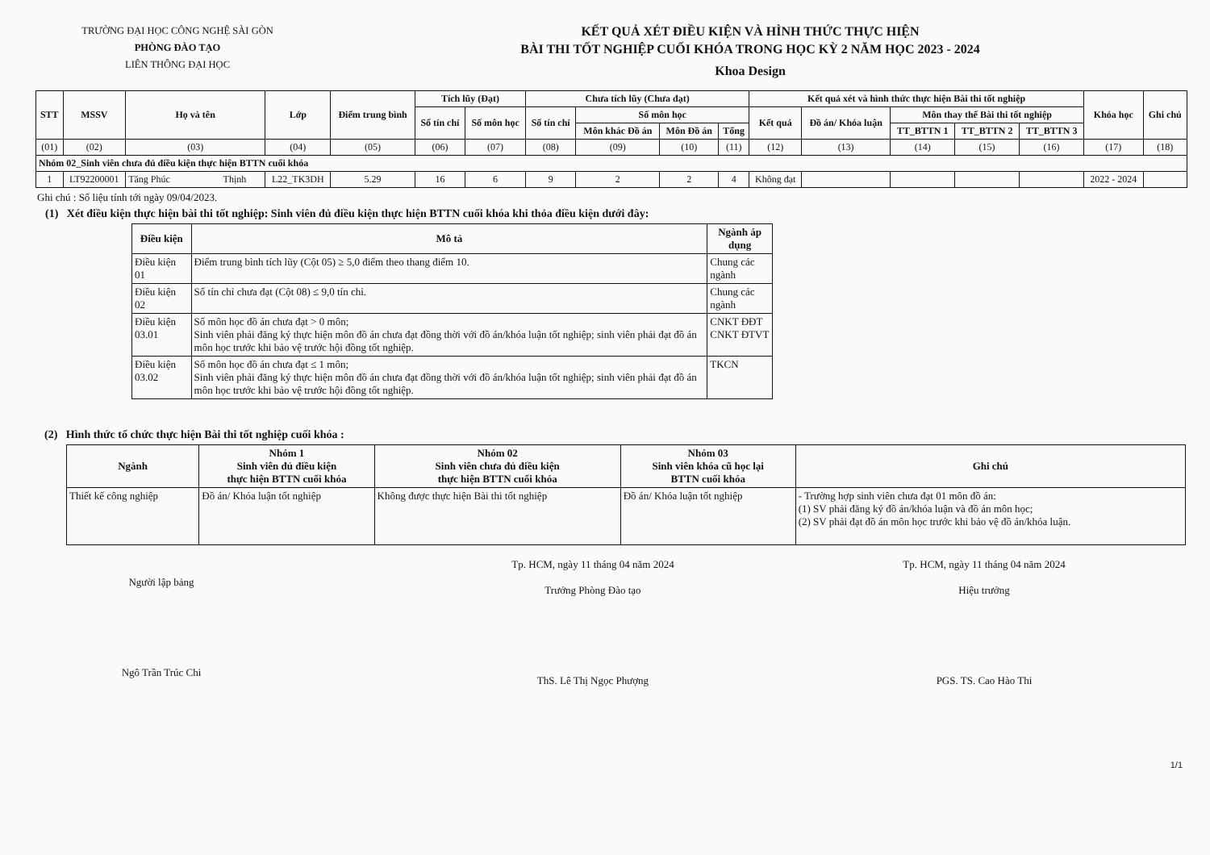TRƯỜNG ĐẠI HỌC CÔNG NGHỆ SÀI GÒN
PHÒNG ĐÀO TẠO
LIÊN THÔNG ĐẠI HỌC
KẾT QUẢ XÉT ĐIỀU KIỆN VÀ HÌNH THỨC THỰC HIỆN
BÀI THI TỐT NGHIỆP CUỐI KHÓA TRONG HỌC KỲ 2 NĂM HỌC 2023 - 2024
Khoa Design
| STT | MSSV | Họ và tên | Lớp | Điểm trung bình | Tích lũy (Đạt) | | Chưa tích lũy (Chưa đạt) | | | | Kết quả xét và hình thức thực hiện Bài thi tốt nghiệp | | | | | Khóa học | Ghi chú |
| --- | --- | --- | --- | --- | --- | --- | --- | --- | --- | --- | --- | --- | --- | --- | --- | --- | --- |
| | | | | | Số tín chỉ | Số môn học | Số tín chỉ | Số môn học | | | Kết quả | Đồ án/ Khóa luận | Môn thay thế Bài thi tốt nghiệp | | | | |
| | | | | | | | | Môn khác Đồ án | Môn Đồ án | Tổng | | | TT_BTTN 1 | TT_BTTN 2 | TT_BTTN 3 | | |
| (01) | (02) | (03) | (04) | (05) | (06) | (07) | (08) | (09) | (10) | (11) | (12) | (13) | (14) | (15) | (16) | (17) | (18) |
| Nhóm 02_Sinh viên chưa đủ điều kiện thực hiện BTTN cuối khóa | | | | | | | | | | | | | | | | | |
| 1 | LT92200001 | Tăng Phúc Thịnh | L22_TK3DH | 5.29 | 16 | 6 | 9 | 2 | 2 | 4 | Không đạt | | | | | 2022 - 2024 | |
Ghi chú : Số liệu tính tới ngày 09/04/2023.
(1) Xét điều kiện thực hiện bài thi tốt nghiệp: Sinh viên đủ điều kiện thực hiện BTTN cuối khóa khi thỏa điều kiện dưới đây:
| Điều kiện | Mô tả | Ngành áp dụng |
| --- | --- | --- |
| Điều kiện 01 | Điểm trung bình tích lũy (Cột 05) ≥ 5,0 điểm theo thang điểm 10. | Chung các ngành |
| Điều kiện 02 | Số tín chỉ chưa đạt (Cột 08) ≤ 9,0 tín chỉ. | Chung các ngành |
| Điều kiện 03.01 | Số môn học đồ án chưa đạt > 0 môn; Sinh viên phải đăng ký thực hiện môn đồ án chưa đạt đồng thời với đồ án/khóa luận tốt nghiệp; sinh viên phải đạt đồ án môn học trước khi bảo vệ trước hội đồng tốt nghiệp. | CNKT ĐĐT CNKT ĐTVT |
| Điều kiện 03.02 | Số môn học đồ án chưa đạt ≤ 1 môn; Sinh viên phải đăng ký thực hiện môn đồ án chưa đạt đồng thời với đồ án/khóa luận tốt nghiệp; sinh viên phải đạt đồ án môn học trước khi bảo vệ trước hội đồng tốt nghiệp. | TKCN |
(2) Hình thức tổ chức thực hiện Bài thi tốt nghiệp cuối khóa :
| Ngành | Nhóm 1 Sinh viên đủ điều kiện thực hiện BTTN cuối khóa | Nhóm 02 Sinh viên chưa đủ điều kiện thực hiện BTTN cuối khóa | Nhóm 03 Sinh viên khóa cũ học lại BTTN cuối khóa | Ghi chú |
| --- | --- | --- | --- | --- |
| Thiết kế công nghiệp | Đồ án/ Khóa luận tốt nghiệp | Không được thực hiện Bài thi tốt nghiệp | Đồ án/ Khóa luận tốt nghiệp | - Trường hợp sinh viên chưa đạt 01 môn đồ án: (1) SV phải đăng ký đồ án/khóa luận và đồ án môn học; (2) SV phải đạt đồ án môn học trước khi bảo vệ đồ án/khóa luận. |
Người lập bảng
Ngô Trần Trúc Chi
Tp. HCM, ngày 11 tháng 04 năm 2024
Trưởng Phòng Đào tạo
ThS. Lê Thị Ngọc Phượng
Tp. HCM, ngày 11 tháng 04 năm 2024
Hiệu trưởng
PGS. TS. Cao Hào Thi
1/1